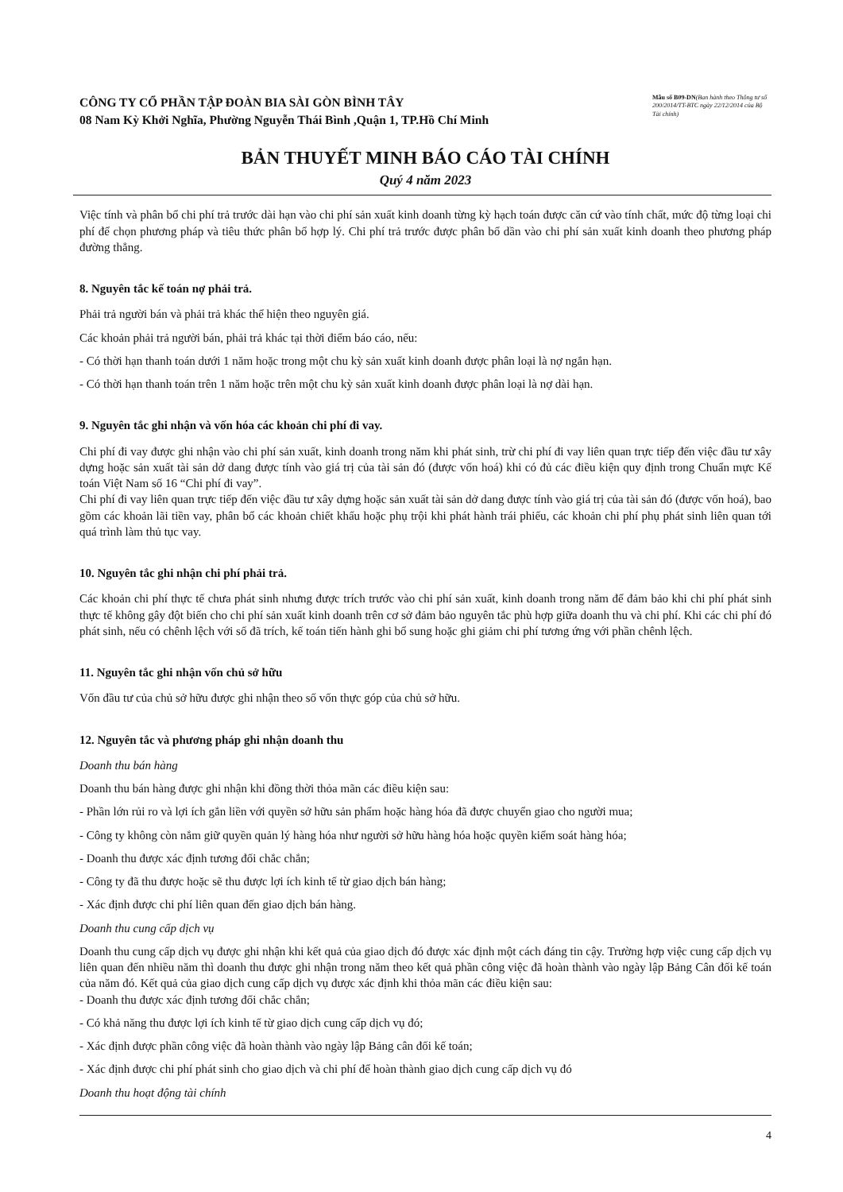CÔNG TY CỔ PHẦN TẬP ĐOÀN BIA SÀI GÒN BÌNH TÂY
08 Nam Kỳ Khởi Nghĩa, Phường Nguyễn Thái Bình ,Quận 1, TP.Hồ Chí Minh
Mẫu số B09-DN(Ban hành theo Thông tư số 200/2014/TT-BTC ngày 22/12/2014 của Bộ Tài chính)
BẢN THUYẾT MINH BÁO CÁO TÀI CHÍNH
Quý 4 năm 2023
Việc tính và phân bổ chi phí trả trước dài hạn vào chi phí sản xuất kinh doanh từng kỳ hạch toán được căn cứ vào tính chất, mức độ từng loại chi phí để chọn phương pháp và tiêu thức phân bổ hợp lý. Chi phí trả trước được phân bổ dần vào chi phí sản xuất kinh doanh theo phương pháp đường thẳng.
8. Nguyên tắc kế toán nợ phải trả.
Phải trả người bán và phải trả khác thể hiện theo nguyên giá.
Các khoản phải trả người bán, phải trả khác tại thời điểm báo cáo, nếu:
- Có thời hạn thanh toán dưới 1 năm hoặc trong một chu kỳ sản xuất kinh doanh được phân loại là nợ ngắn hạn.
- Có thời hạn thanh toán trên 1 năm hoặc trên một chu kỳ sản xuất kinh doanh được phân loại là nợ dài hạn.
9. Nguyên tắc ghi nhận và vốn hóa các khoản chi phí đi vay.
Chi phí đi vay được ghi nhận vào chi phí sản xuất, kinh doanh trong năm khi phát sinh, trừ chi phí đi vay liên quan trực tiếp đến việc đầu tư xây dựng hoặc sản xuất tài sản dở dang được tính vào giá trị của tài sản đó (được vốn hoá) khi có đủ các điều kiện quy định trong Chuẩn mực Kế toán Việt Nam số 16 “Chi phí đi vay”.
Chi phí đi vay liên quan trực tiếp đến việc đầu tư xây dựng hoặc sản xuất tài sản dở dang được tính vào giá trị của tài sản đó (được vốn hoá), bao gồm các khoản lãi tiền vay, phân bổ các khoản chiết khấu hoặc phụ trội khi phát hành trái phiếu, các khoản chi phí phụ phát sinh liên quan tới quá trình làm thủ tục vay.
10. Nguyên tắc ghi nhận chi phí phải trả.
Các khoản chi phí thực tế chưa phát sinh nhưng được trích trước vào chi phí sản xuất, kinh doanh trong năm để đảm bảo khi chi phí phát sinh thực tế không gây đột biến cho chi phí sản xuất kinh doanh trên cơ sở đảm bảo nguyên tắc phù hợp giữa doanh thu và chi phí. Khi các chi phí đó phát sinh, nếu có chênh lệch với số đã trích, kế toán tiến hành ghi bổ sung hoặc ghi giảm chi phí tương ứng với phần chênh lệch.
11. Nguyên tắc ghi nhận vốn chủ sở hữu
Vốn đầu tư của chủ sở hữu được ghi nhận theo số vốn thực góp của chủ sở hữu.
12. Nguyên tắc và phương pháp ghi nhận doanh thu
Doanh thu bán hàng
Doanh thu bán hàng được ghi nhận khi đồng thời thỏa mãn các điều kiện sau:
- Phần lớn rủi ro và lợi ích gắn liền với quyền sở hữu sản phẩm hoặc hàng hóa đã được chuyển giao cho người mua;
- Công ty không còn nắm giữ quyền quản lý hàng hóa như người sở hữu hàng hóa hoặc quyền kiểm soát hàng hóa;
- Doanh thu được xác định tương đối chắc chắn;
- Công ty đã thu được hoặc sẽ thu được lợi ích kinh tế từ giao dịch bán hàng;
- Xác định được chi phí liên quan đến giao dịch bán hàng.
Doanh thu cung cấp dịch vụ
Doanh thu cung cấp dịch vụ được ghi nhận khi kết quả của giao dịch đó được xác định một cách đáng tin cậy. Trường hợp việc cung cấp dịch vụ liên quan đến nhiều năm thì doanh thu được ghi nhận trong năm theo kết quả phần công việc đã hoàn thành vào ngày lập Bảng Cân đối kế toán của năm đó. Kết quả của giao dịch cung cấp dịch vụ được xác định khi thỏa mãn các điều kiện sau:
- Doanh thu được xác định tương đối chắc chắn;
- Có khả năng thu được lợi ích kinh tế từ giao dịch cung cấp dịch vụ đó;
- Xác định được phần công việc đã hoàn thành vào ngày lập Bảng cân đối kế toán;
- Xác định được chi phí phát sinh cho giao dịch và chi phí để hoàn thành giao dịch cung cấp dịch vụ đó
Doanh thu hoạt động tài chính
4